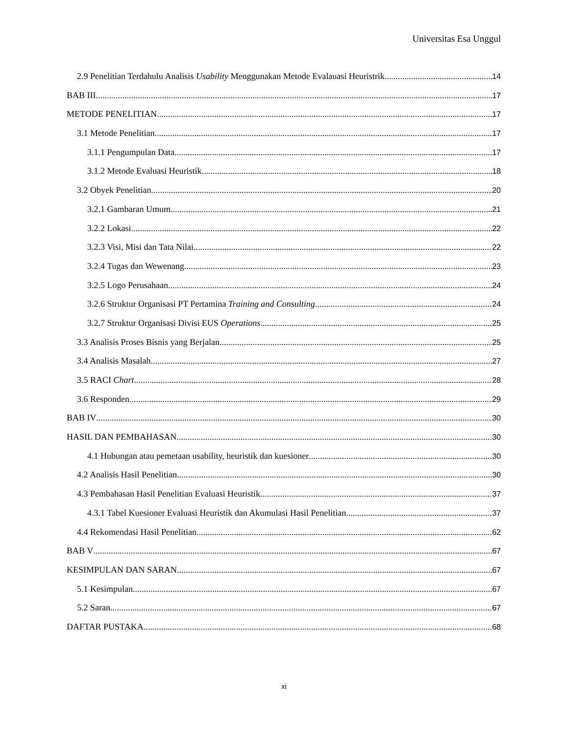Universitas Esa Unggul
2.9 Penelitian Terdahulu Analisis Usability Menggunakan Metode Evalauasi Heuristrik 14
BAB III 17
METODE PENELITIAN 17
3.1 Metode Penelitian 17
3.1.1 Pengumpulan Data 17
3.1.2 Metode Evaluasi Heuristik 18
3.2 Obyek Penelitian 20
3.2.1 Gambaran Umum 21
3.2.2 Lokasi 22
3.2.3 Visi, Misi dan Tata Nilai 22
3.2.4 Tugas dan Wewenang 23
3.2.5 Logo Perusahaan 24
3.2.6 Struktur Organisasi PT Pertamina Training and Consulting 24
3.2.7 Struktur Organisasi Divisi EUS Operations 25
3.3 Analisis Proses Bisnis yang Berjalan 25
3.4 Analisis Masalah 27
3.5 RACI Chart 28
3.6 Responden 29
BAB IV 30
HASIL DAN PEMBAHASAN 30
4.1 Hubungan atau pemetaan usability, heuristik dan kuesioner 30
4.2 Analisis Hasil Penelitian 30
4.3 Pembahasan Hasil Penelitian Evaluasi Heuristik 37
4.3.1 Tabel Kuesioner Evaluasi Heuristik dan Akumulasi Hasil Penelitian 37
4.4 Rekomendasi Hasil Penelitian 62
BAB V 67
KESIMPULAN DAN SARAN 67
5.1 Kesimpulan 67
5.2 Saran 67
DAFTAR PUSTAKA 68
xi